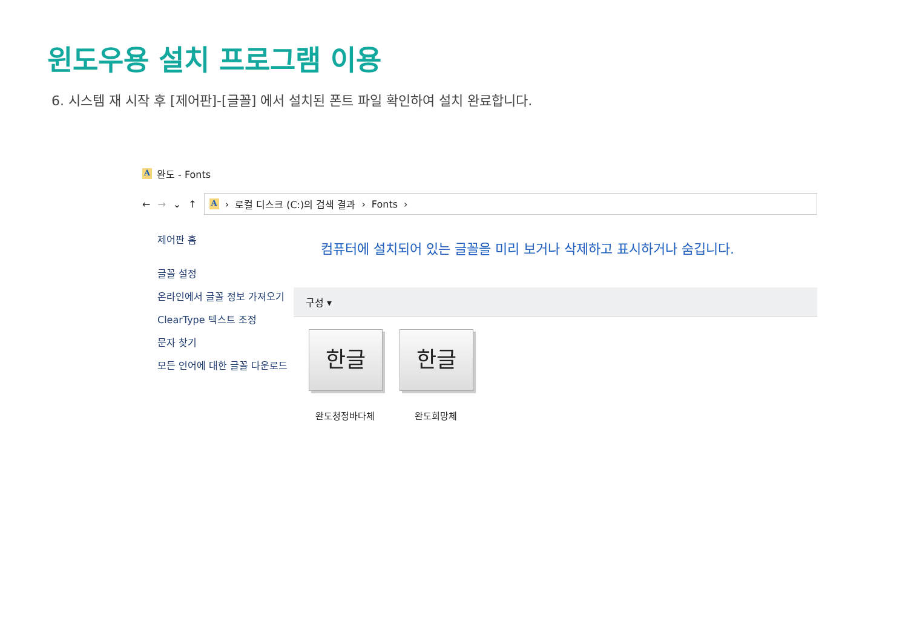윈도우용 설치 프로그램 이용
6. 시스템 재 시작 후 [제어판]-[글꼴] 에서 설치된 폰트 파일 확인하여 설치 완료합니다.
A완도 - Fonts
← → ⌄ ↑
A › 로컬 디스크 (C:)의 검색 결과 › Fonts ›
제어판 홈
글꼴 설정
온라인에서 글꼴 정보 가져오기
ClearType 텍스트 조정
문자 찾기
모든 언어에 대한 글꼴 다운로드
컴퓨터에 설치되어 있는 글꼴을 미리 보거나 삭제하고 표시하거나 숨깁니다.
구성 ▾
한글
완도청정바다체
한글
완도희망체